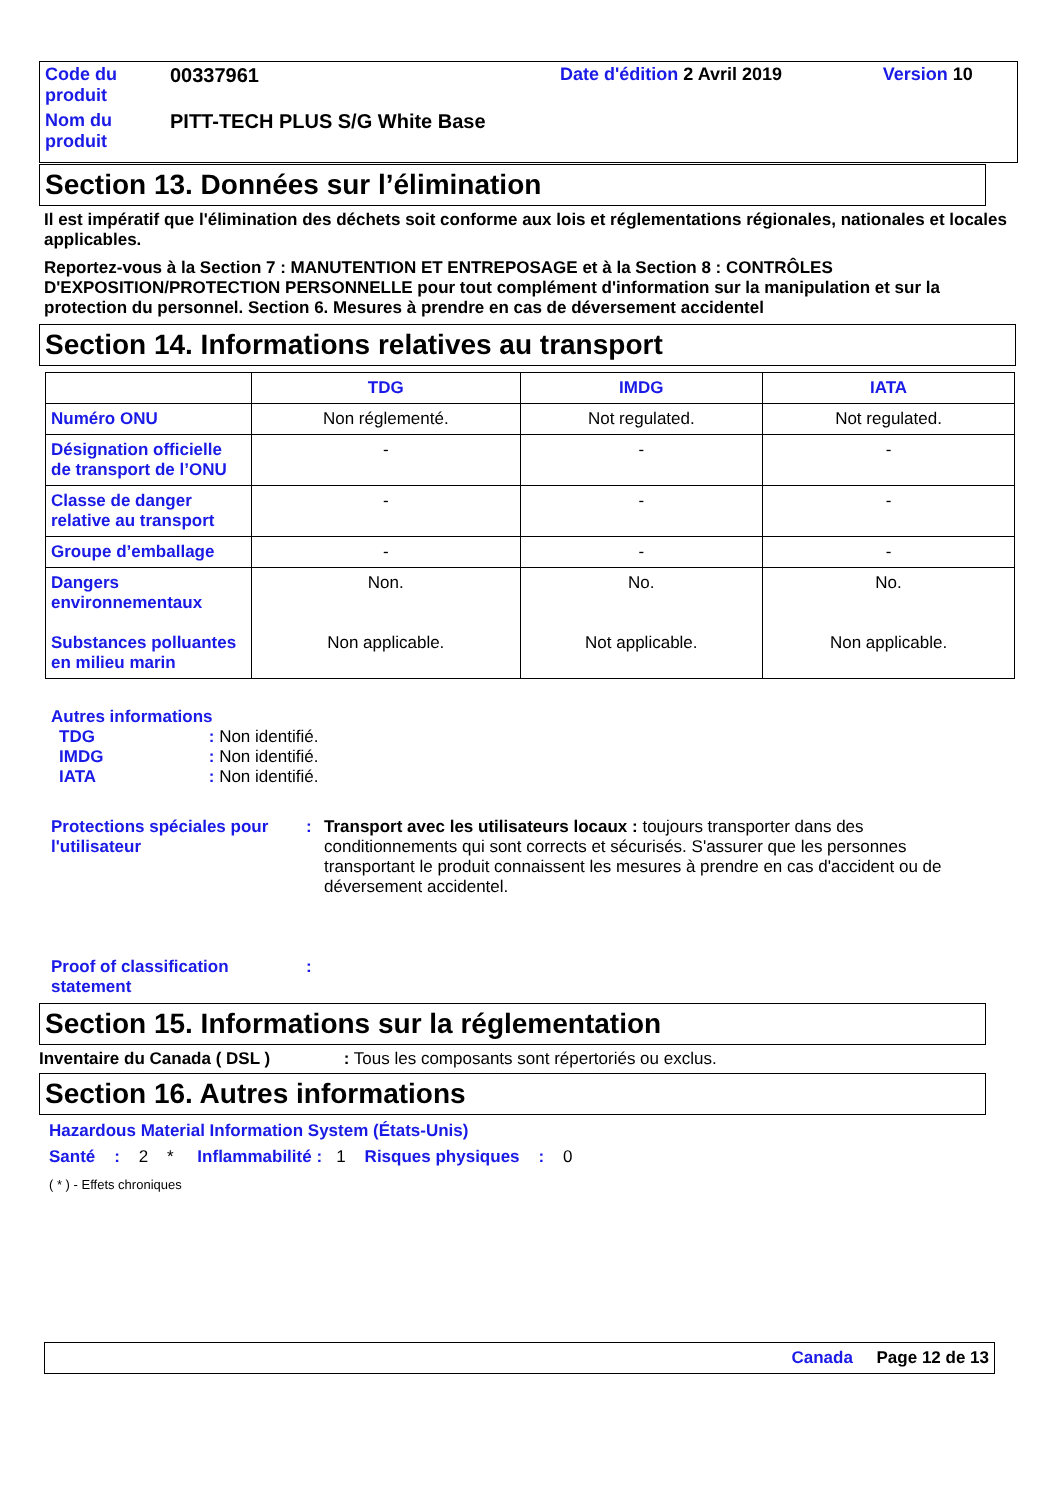| Code du produit | 00337961 | Date d'édition 2 Avril 2019 | Version 10 |
| Nom du produit | PITT-TECH PLUS S/G White Base | | |
Section 13. Données sur l’élimination
Il est impératif que l'élimination des déchets soit conforme aux lois et réglementations régionales, nationales et locales applicables.
Reportez-vous à la Section 7 : MANUTENTION ET ENTREPOSAGE et à la Section 8 : CONTRÔLES D'EXPOSITION/PROTECTION PERSONNELLE pour tout complément d'information sur la manipulation et sur la protection du personnel. Section 6. Mesures à prendre en cas de déversement accidentel
Section 14. Informations relatives au transport
| | TDG | IMDG | IATA |
| --- | --- | --- | --- |
| Numéro ONU | Non réglementé. | Not regulated. | Not regulated. |
| Désignation officielle de transport de l’ONU | - | - | - |
| Classe de danger relative au transport | - | - | - |
| Groupe d’emballage | - | - | - |
| Dangers environnementaux Substances polluantes en milieu marin | Non. Non applicable. | No. Not applicable. | No. Non applicable. |
Autres informations
TDG : Non identifié.
IMDG : Non identifié.
IATA : Non identifié.
Protections spéciales pour l'utilisateur
: Transport avec les utilisateurs locaux : toujours transporter dans des conditionnements qui sont corrects et sécurisés. S'assurer que les personnes transportant le produit connaissent les mesures à prendre en cas d'accident ou de déversement accidentel.
Proof of classification statement
:
Section 15. Informations sur la réglementation
Inventaire du Canada ( DSL ) : Tous les composants sont répertoriés ou exclus.
Section 16. Autres informations
Hazardous Material Information System (États-Unis)
Santé : 2 * Inflammabilité : 1 Risques physiques : 0
( * ) - Effets chroniques
Canada Page 12 de 13